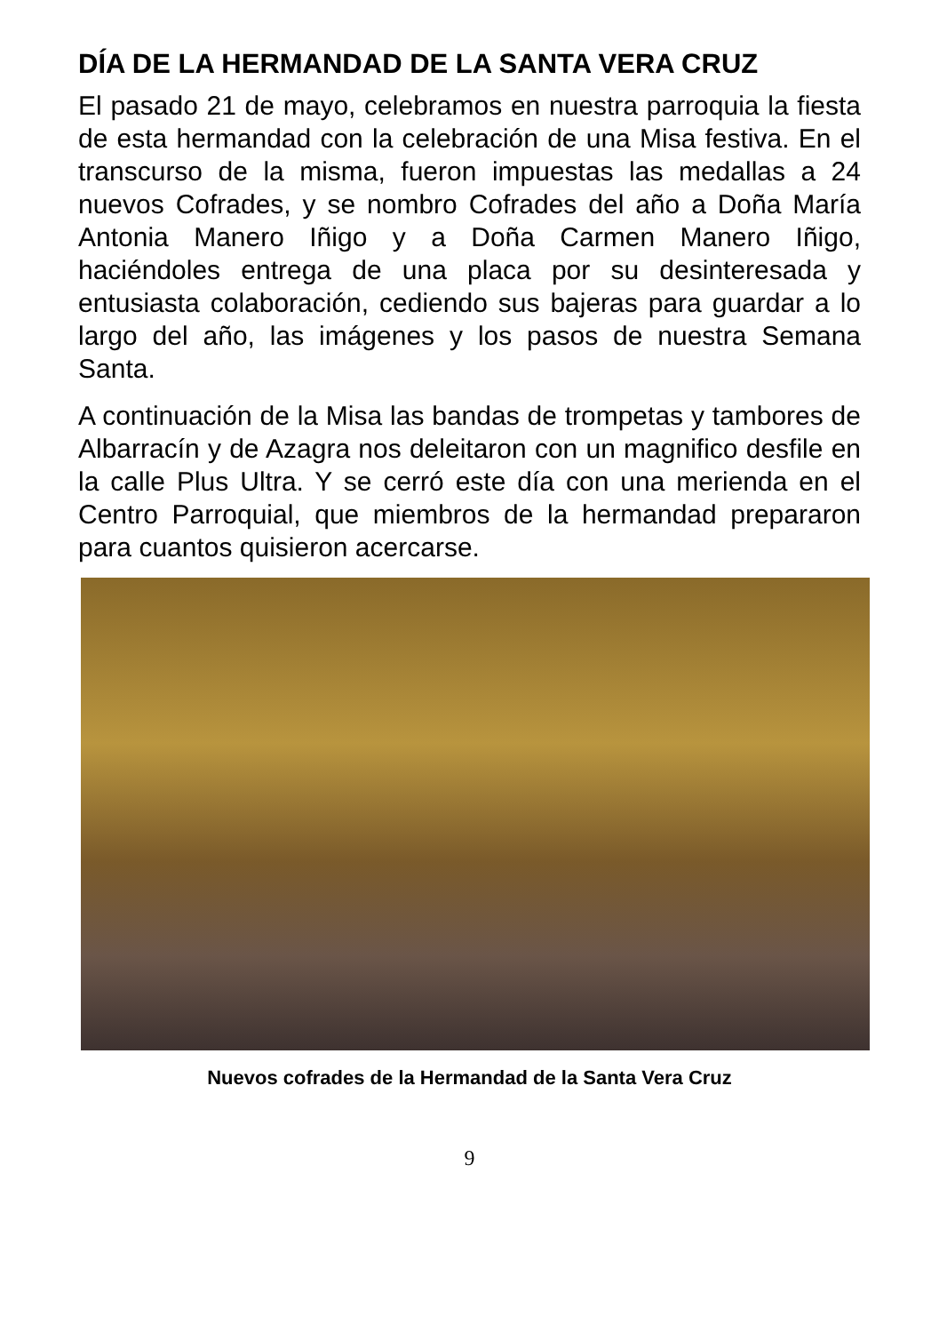DÍA DE LA HERMANDAD DE LA SANTA VERA CRUZ
El pasado 21 de mayo, celebramos en nuestra parroquia la fiesta de esta hermandad con la celebración de una Misa festiva. En el transcurso de la misma, fueron impuestas las medallas a 24 nuevos Cofrades, y se nombro Cofrades del año a Doña María Antonia Manero Iñigo y a Doña Carmen Manero Iñigo, haciéndoles entrega de una placa por su desinteresada y entusiasta colaboración, cediendo sus bajeras para guardar a lo largo del año, las imágenes y los pasos de nuestra Semana Santa.
A continuación de la Misa las bandas de trompetas y tambores de Albarracín y de Azagra nos deleitaron con un magnifico desfile en la calle Plus Ultra. Y se cerró este día con una merienda en el Centro Parroquial, que miembros de la hermandad prepararon para cuantos quisieron acercarse.
Nuevos cofrades de la Hermandad de la Santa Vera Cruz
9